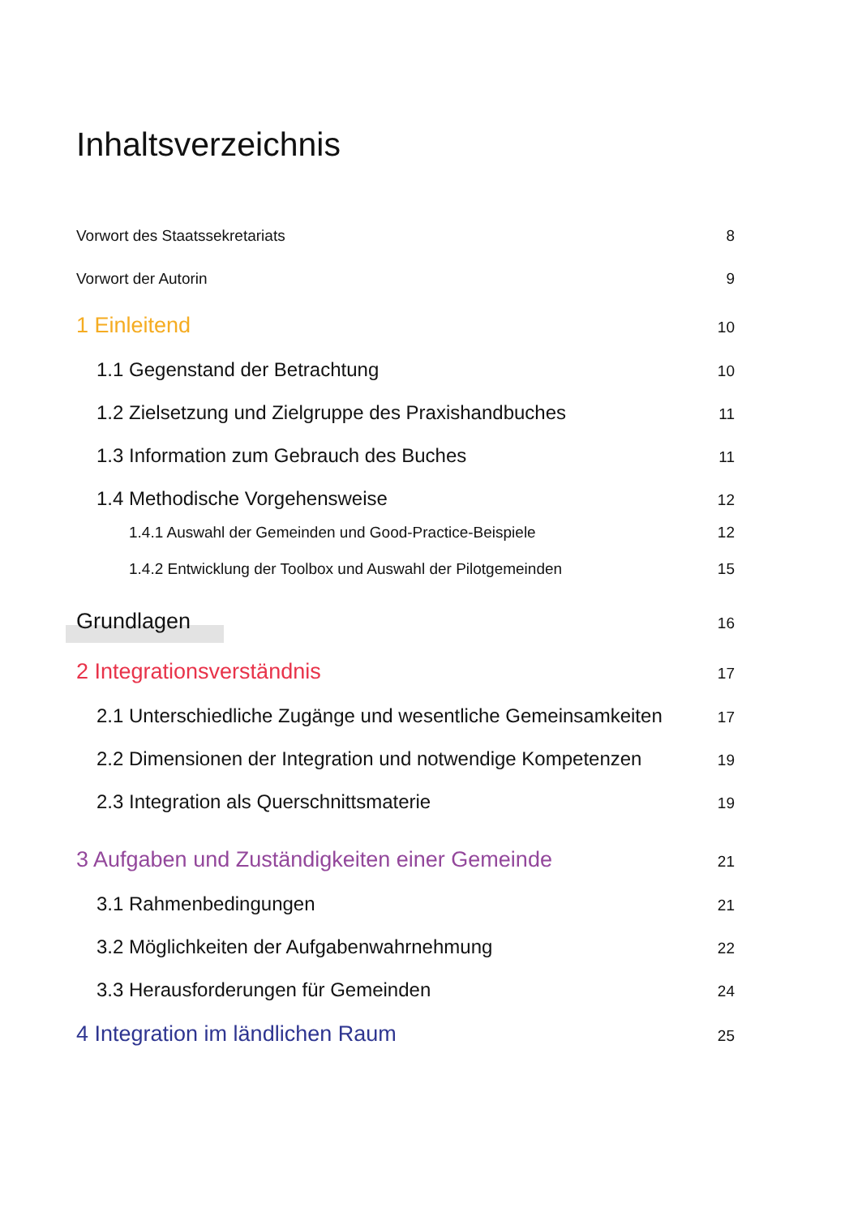Inhaltsverzeichnis
Vorwort des Staatssekretariats 8
Vorwort der Autorin 9
1 Einleitend 10
1.1 Gegenstand der Betrachtung 10
1.2 Zielsetzung und Zielgruppe des Praxishandbuches 11
1.3 Information zum Gebrauch des Buches 11
1.4 Methodische Vorgehensweise 12
1.4.1 Auswahl der Gemeinden und Good-Practice-Beispiele 12
1.4.2 Entwicklung der Toolbox und Auswahl der Pilotgemeinden 15
Grundlagen 16
2 Integrationsverständnis 17
2.1 Unterschiedliche Zugänge und wesentliche Gemeinsamkeiten 17
2.2 Dimensionen der Integration und notwendige Kompetenzen 19
2.3 Integration als Querschnittsmaterie 19
3 Aufgaben und Zuständigkeiten einer Gemeinde 21
3.1 Rahmenbedingungen 21
3.2 Möglichkeiten der Aufgabenwahrnehmung 22
3.3 Herausforderungen für Gemeinden 24
4 Integration im ländlichen Raum 25